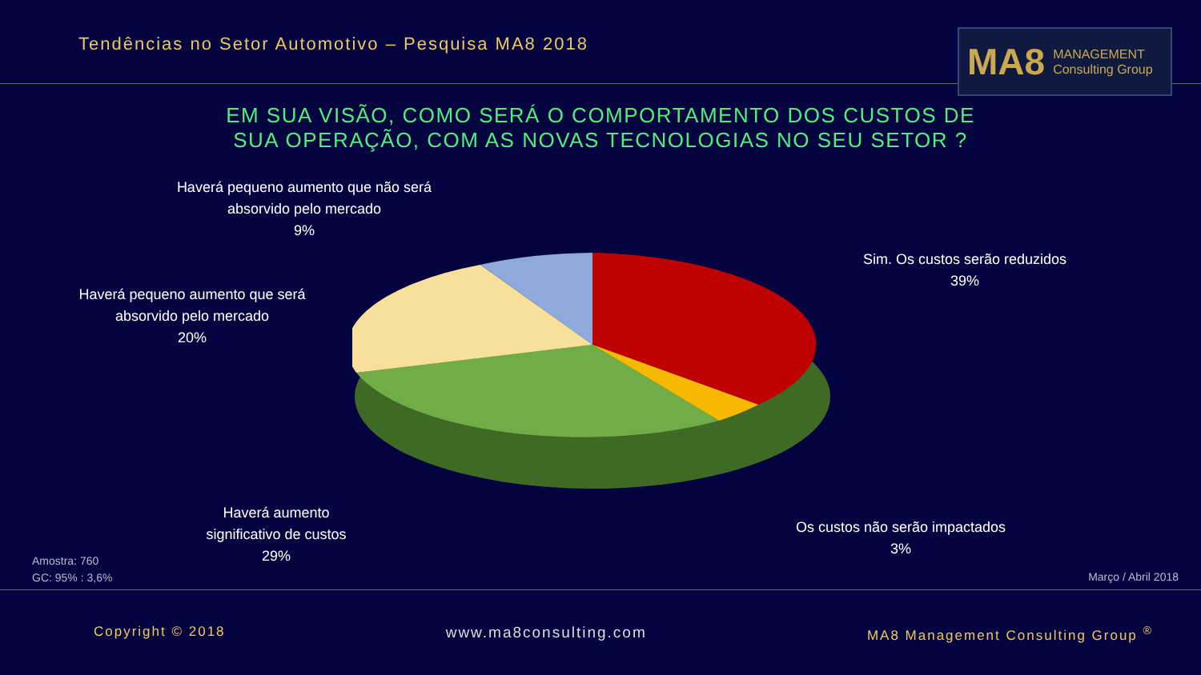Tendências no Setor Automotivo – Pesquisa MA8 2018
MA8 MANAGEMENT
Consulting Group
EM SUA VISÃO, COMO SERÁ O COMPORTAMENTO DOS CUSTOS DE SUA OPERAÇÃO, COM AS NOVAS TECNOLOGIAS NO SEU SETOR ?
Haverá pequeno aumento que não será absorvido pelo mercado
9%
Haverá pequeno aumento que será absorvido pelo mercado
20%
Sim. Os custos serão reduzidos
39%
Haverá aumento significativo de custos
29%
Os custos não serão impactados
3%
Amostra: 760
GC: 95% : 3,6%
Março / Abril 2018
Copyright © 2018 www.ma8consulting.com MA8 Management Consulting Group <sup>®</sup>